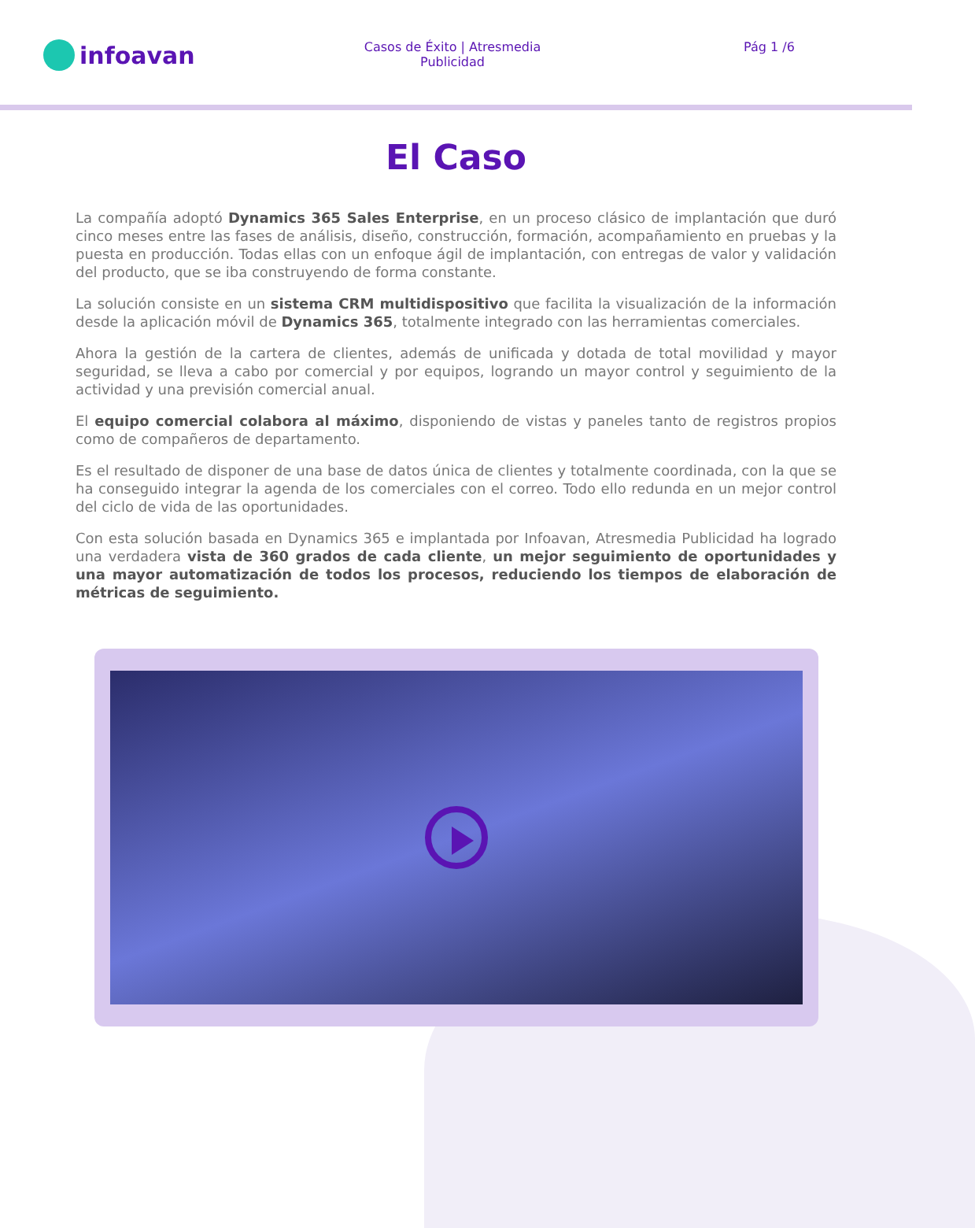infoavan
Casos de Éxito | Atresmedia Publicidad
Pág 1 /6
El Caso
La compañía adoptó Dynamics 365 Sales Enterprise, en un proceso clásico de implantación que duró cinco meses entre las fases de análisis, diseño, construcción, formación, acompañamiento en pruebas y la puesta en producción. Todas ellas con un enfoque ágil de implantación, con entregas de valor y validación del producto, que se iba construyendo de forma constante.
La solución consiste en un sistema CRM multidispositivo que facilita la visualización de la información desde la aplicación móvil de Dynamics 365, totalmente integrado con las herramientas comerciales.
Ahora la gestión de la cartera de clientes, además de unificada y dotada de total movilidad y mayor seguridad, se lleva a cabo por comercial y por equipos, logrando un mayor control y seguimiento de la actividad y una previsión comercial anual.
El equipo comercial colabora al máximo, disponiendo de vistas y paneles tanto de registros propios como de compañeros de departamento.
Es el resultado de disponer de una base de datos única de clientes y totalmente coordinada, con la que se ha conseguido integrar la agenda de los comerciales con el correo. Todo ello redunda en un mejor control del ciclo de vida de las oportunidades.
Con esta solución basada en Dynamics 365 e implantada por Infoavan, Atresmedia Publicidad ha logrado una verdadera vista de 360 grados de cada cliente, un mejor seguimiento de oportunidades y una mayor automatización de todos los procesos, reduciendo los tiempos de elaboración de métricas de seguimiento.